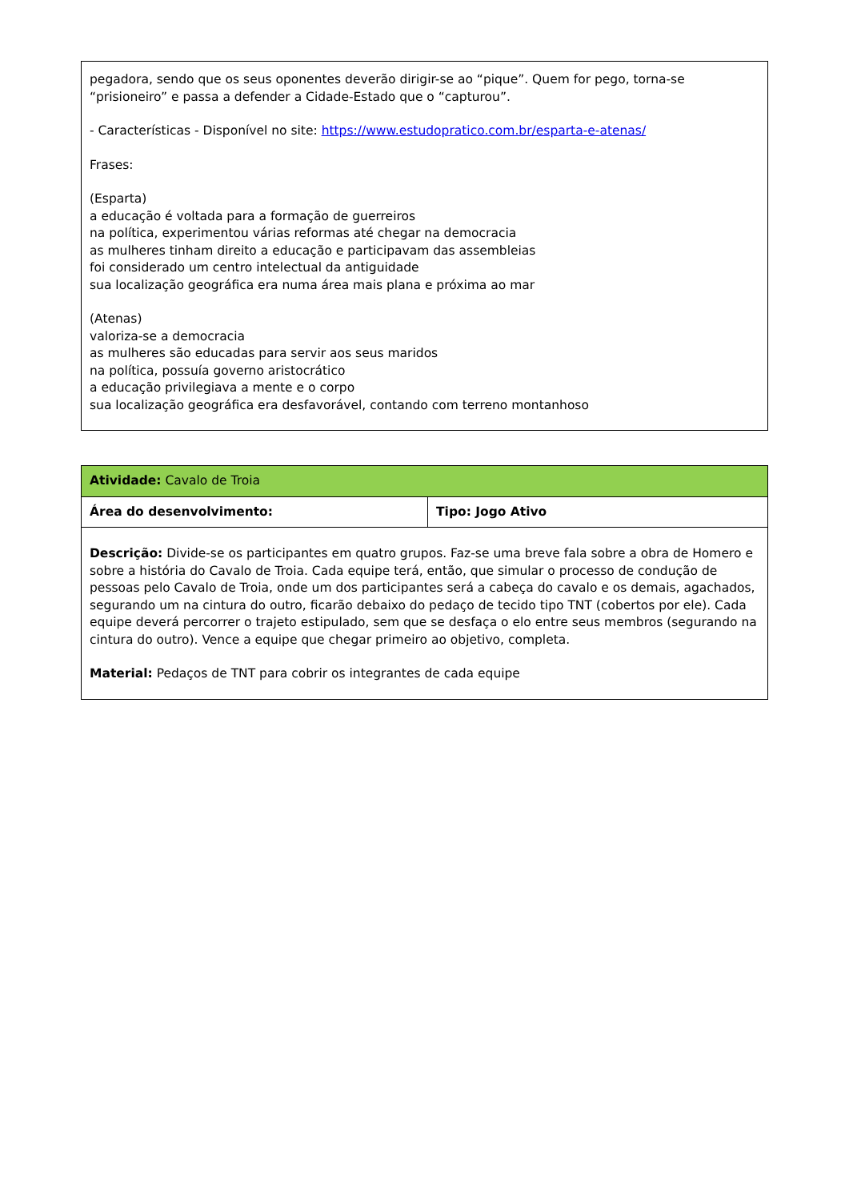| pegadora, sendo que os seus oponentes deverão dirigir-se ao “pique”. Quem for pego, torna-se “prisioneiro” e passa a defender a Cidade-Estado que o “capturou”. - Características - Disponível no site: https://www.estudopratico.com.br/esparta-e-atenas/ Frases: (Esparta) a educação é voltada para a formação de guerreiros na política, experimentou várias reformas até chegar na democracia as mulheres tinham direito a educação e participavam das assembleias foi considerado um centro intelectual da antiguidade sua localização geográfica era numa área mais plana e próxima ao mar (Atenas) valoriza-se a democracia as mulheres são educadas para servir aos seus maridos na política, possuía governo aristocrático a educação privilegiava a mente e o corpo sua localização geográfica era desfavorável, contando com terreno montanhoso |
| Atividade: Cavalo de Troia | |
| Área do desenvolvimento: | Tipo: Jogo Ativo |
| Descrição: Divide-se os participantes em quatro grupos. Faz-se uma breve fala sobre a obra de Homero e sobre a história do Cavalo de Troia. Cada equipe terá, então, que simular o processo de condução de pessoas pelo Cavalo de Troia, onde um dos participantes será a cabeça do cavalo e os demais, agachados, segurando um na cintura do outro, ficarão debaixo do pedaço de tecido tipo TNT (cobertos por ele). Cada equipe deverá percorrer o trajeto estipulado, sem que se desfaça o elo entre seus membros (segurando na cintura do outro). Vence a equipe que chegar primeiro ao objetivo, completa. Material: Pedaços de TNT para cobrir os integrantes de cada equipe | |